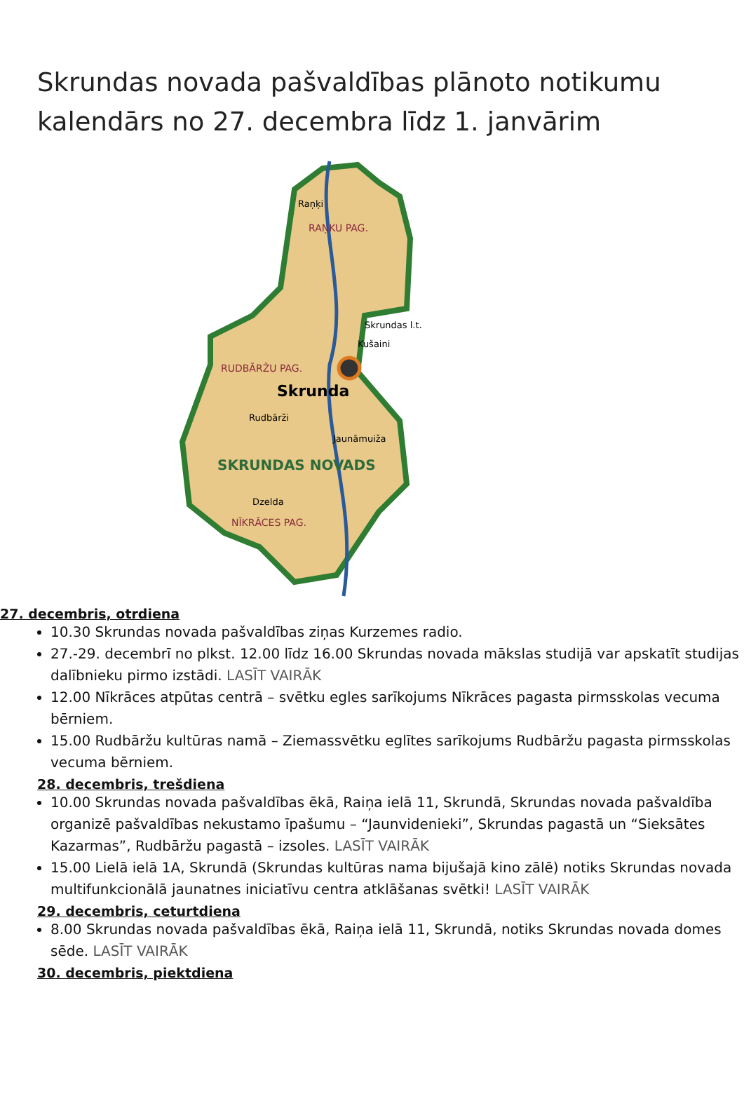Skrundas novada pašvaldības plānoto notikumu kalendārs no 27. decembra līdz 1. janvārim
Skrunda
SKRUNDAS NOVADS
RAŅKU PAG.
RUDBĀRŽU PAG.
NĪKRĀCES PAG.
Raņķi
Skrundas l.t.
Kušaini
Rudbārži
Jaunāmuiža
Dzelda
27. decembris, otrdiena
10.30 Skrundas novada pašvaldības ziņas Kurzemes radio.
27.-29. decembrī no plkst. 12.00 līdz 16.00 Skrundas novada mākslas studijā var apskatīt studijas dalībnieku pirmo izstādi. LASĪT VAIRĀK
12.00 Nīkrāces atpūtas centrā – svētku egles sarīkojums Nīkrāces pagasta pirmsskolas vecuma bērniem.
15.00 Rudbāržu kultūras namā – Ziemassvētku eglītes sarīkojums Rudbāržu pagasta pirmsskolas vecuma bērniem.
28. decembris, trešdiena
10.00 Skrundas novada pašvaldības ēkā, Raiņa ielā 11, Skrundā, Skrundas novada pašvaldība organizē pašvaldības nekustamo īpašumu – “Jaunvidenieki”, Skrundas pagastā un “Sieksātes Kazarmas”, Rudbāržu pagastā – izsoles. LASĪT VAIRĀK
15.00 Lielā ielā 1A, Skrundā (Skrundas kultūras nama bijušajā kino zālē) notiks Skrundas novada multifunkcionālā jaunatnes iniciatīvu centra atklāšanas svētki! LASĪT VAIRĀK
29. decembris, ceturtdiena
8.00 Skrundas novada pašvaldības ēkā, Raiņa ielā 11, Skrundā, notiks Skrundas novada domes sēde. LASĪT VAIRĀK
30. decembris, piektdiena